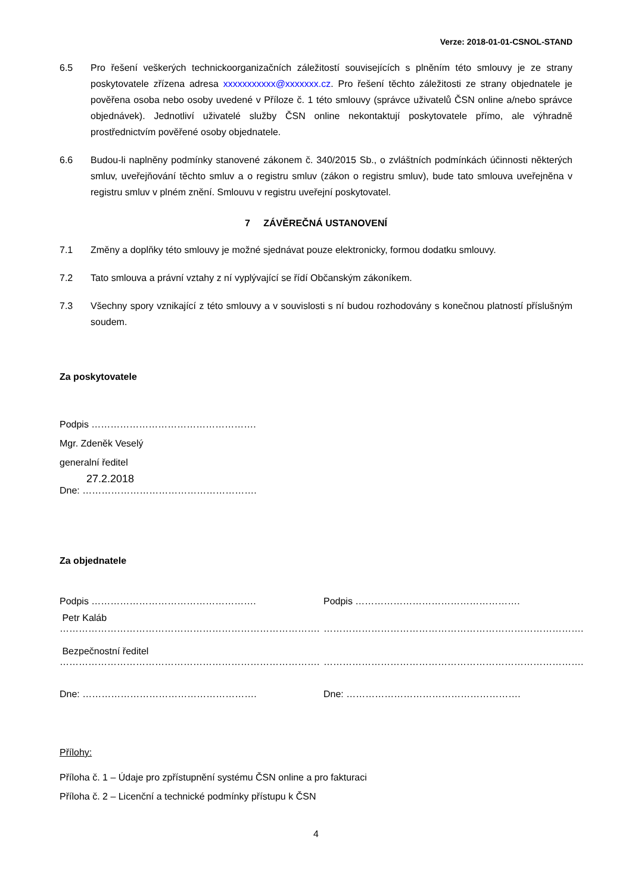Verze: 2018-01-01-CSNOL-STAND
6.5 Pro řešení veškerých technickoorganizačních záležitostí souvisejících s plněním této smlouvy je ze strany poskytovatele zřízena adresa xxxxxxxxxxx@xxxxxxx.cz. Pro řešení těchto záležitosti ze strany objednatele je pověřena osoba nebo osoby uvedené v Příloze č. 1 této smlouvy (správce uživatelů ČSN online a/nebo správce objednávek). Jednotliví uživatelé služby ČSN online nekontaktují poskytovatele přímo, ale výhradně prostřednictvím pověřené osoby objednatele.
6.6 Budou-li naplněny podmínky stanovené zákonem č. 340/2015 Sb., o zvláštních podmínkách účinnosti některých smluv, uveřejňování těchto smluv a o registru smluv (zákon o registru smluv), bude tato smlouva uveřejněna v registru smluv v plném znění. Smlouvu v registru uveřejní poskytovatel.
7 ZÁVĚREČNÁ USTANOVENÍ
7.1 Změny a doplňky této smlouvy je možné sjednávat pouze elektronicky, formou dodatku smlouvy.
7.2 Tato smlouva a právní vztahy z ní vyplývající se řídí Občanským zákoníkem.
7.3 Všechny spory vznikající z této smlouvy a v souvislosti s ní budou rozhodovány s konečnou platností příslušným soudem.
Za poskytovatele
Podpis …………………………………………….
Mgr. Zdeněk Veselý
generalní ředitel
27.2.2018
Dne: ……………………………………………….
Za objednatele
Podpis …………………………………………….
Petr Kaláb
……………………………………………………………………….
Bezpečnostní ředitel
……………………………………………………………………….
Dne: ……………………………………………….
Podpis …………………………………………….
……………………………………………………………………….
……………………………………………………………………….
Dne: ……………………………………………….
Přílohy:
Příloha č. 1 – Údaje pro zpřístupnění systému ČSN online a pro fakturaci
Příloha č. 2 – Licenční a technické podmínky přístupu k ČSN
4